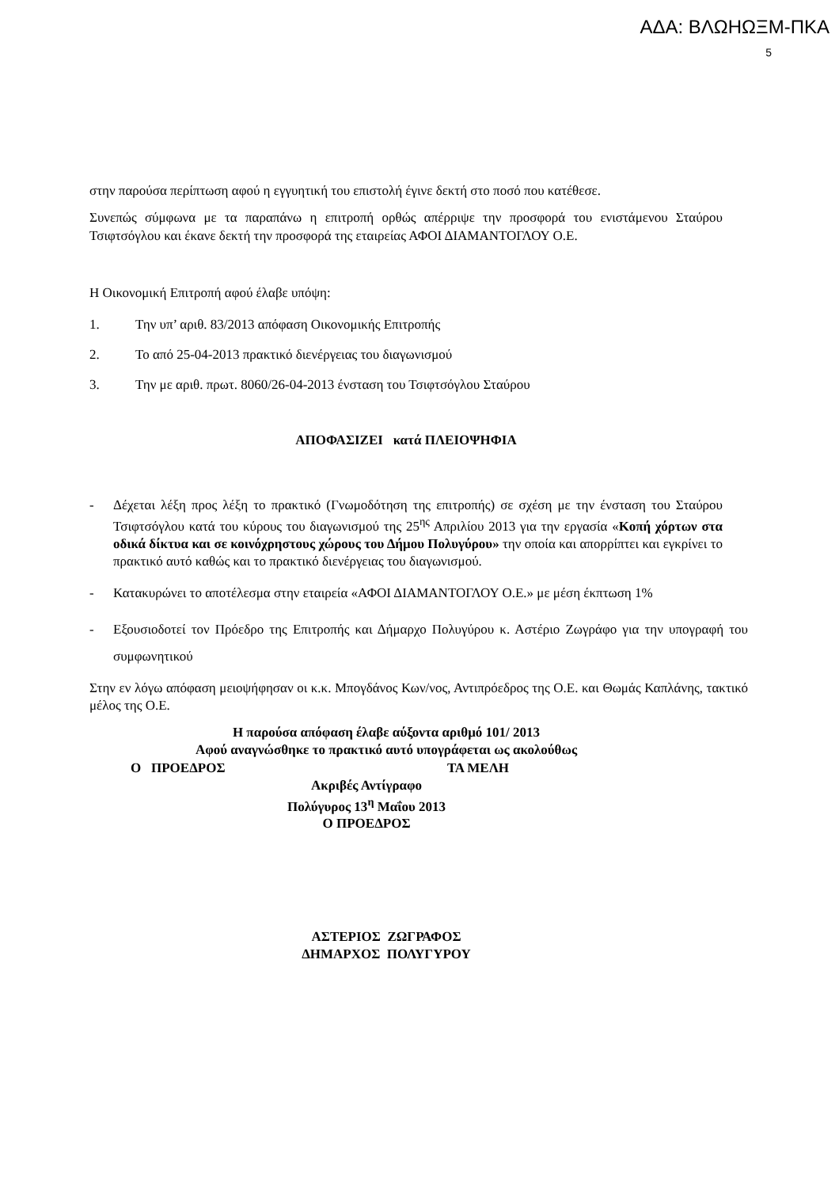ΑΔΑ: ΒΛΩΗΩΞΜ-ΠΚΑ
5
στην παρούσα περίπτωση αφού η εγγυητική του επιστολή έγινε δεκτή στο ποσό που κατέθεσε.
Συνεπώς σύμφωνα με τα παραπάνω η επιτροπή ορθώς απέρριψε την προσφορά του ενιστάμενου Σταύρου Τσιφτσόγλου και έκανε δεκτή την προσφορά της εταιρείας ΑΦΟΙ ΔΙΑΜΑΝΤΟΓΛΟΥ Ο.Ε.
Η Οικονομική Επιτροπή αφού έλαβε υπόψη:
1. Την υπ’ αριθ. 83/2013 απόφαση Οικονομικής Επιτροπής
2. Το από 25-04-2013 πρακτικό διενέργειας του διαγωνισμού
3. Την με αριθ. πρωτ. 8060/26-04-2013 ένσταση του Τσιφτσόγλου Σταύρου
ΑΠΟΦΑΣΙΖΕΙ κατά ΠΛΕΙΟΨΗΦΙΑ
- Δέχεται λέξη προς λέξη το πρακτικό (Γνωμοδότηση της επιτροπής) σε σχέση με την ένσταση του Σταύρου Τσιφτσόγλου κατά του κύρους του διαγωνισμού της 25<sup>ης</sup> Απριλίου 2013 για την εργασία «Κοπή χόρτων στα οδικά δίκτυα και σε κοινόχρηστους χώρους του Δήμου Πολυγύρου» την οποία και απορρίπτει και εγκρίνει το πρακτικό αυτό καθώς και το πρακτικό διενέργειας του διαγωνισμού.
- Κατακυρώνει το αποτέλεσμα στην εταιρεία «ΑΦΟΙ ΔΙΑΜΑΝΤΟΓΛΟΥ Ο.Ε.» με μέση έκπτωση 1%
- Εξουσιοδοτεί τον Πρόεδρο της Επιτροπής και Δήμαρχο Πολυγύρου κ. Αστέριο Ζωγράφο για την υπογραφή του συμφωνητικού
Στην εν λόγω απόφαση μειοψήφησαν οι κ.κ. Μπογδάνος Κων/νος, Αντιπρόεδρος της Ο.Ε. και Θωμάς Καπλάνης, τακτικό μέλος της Ο.Ε.
Η παρούσα απόφαση έλαβε αύξοντα αριθμό 101/ 2013
Αφού αναγνώσθηκε το πρακτικό αυτό υπογράφεται ως ακολούθως
Ο ΠΡΟΕΔΡΟΣ ΤΑ ΜΕΛΗ
Ακριβές Αντίγραφο
Πολύγυρος 13<sup>η</sup> Μαΐου 2013
Ο ΠΡΟΕΔΡΟΣ
ΑΣΤΕΡΙΟΣ ΖΩΓΡΑΦΟΣ
ΔΗΜΑΡΧΟΣ ΠΟΛΥΓΥΡΟΥ